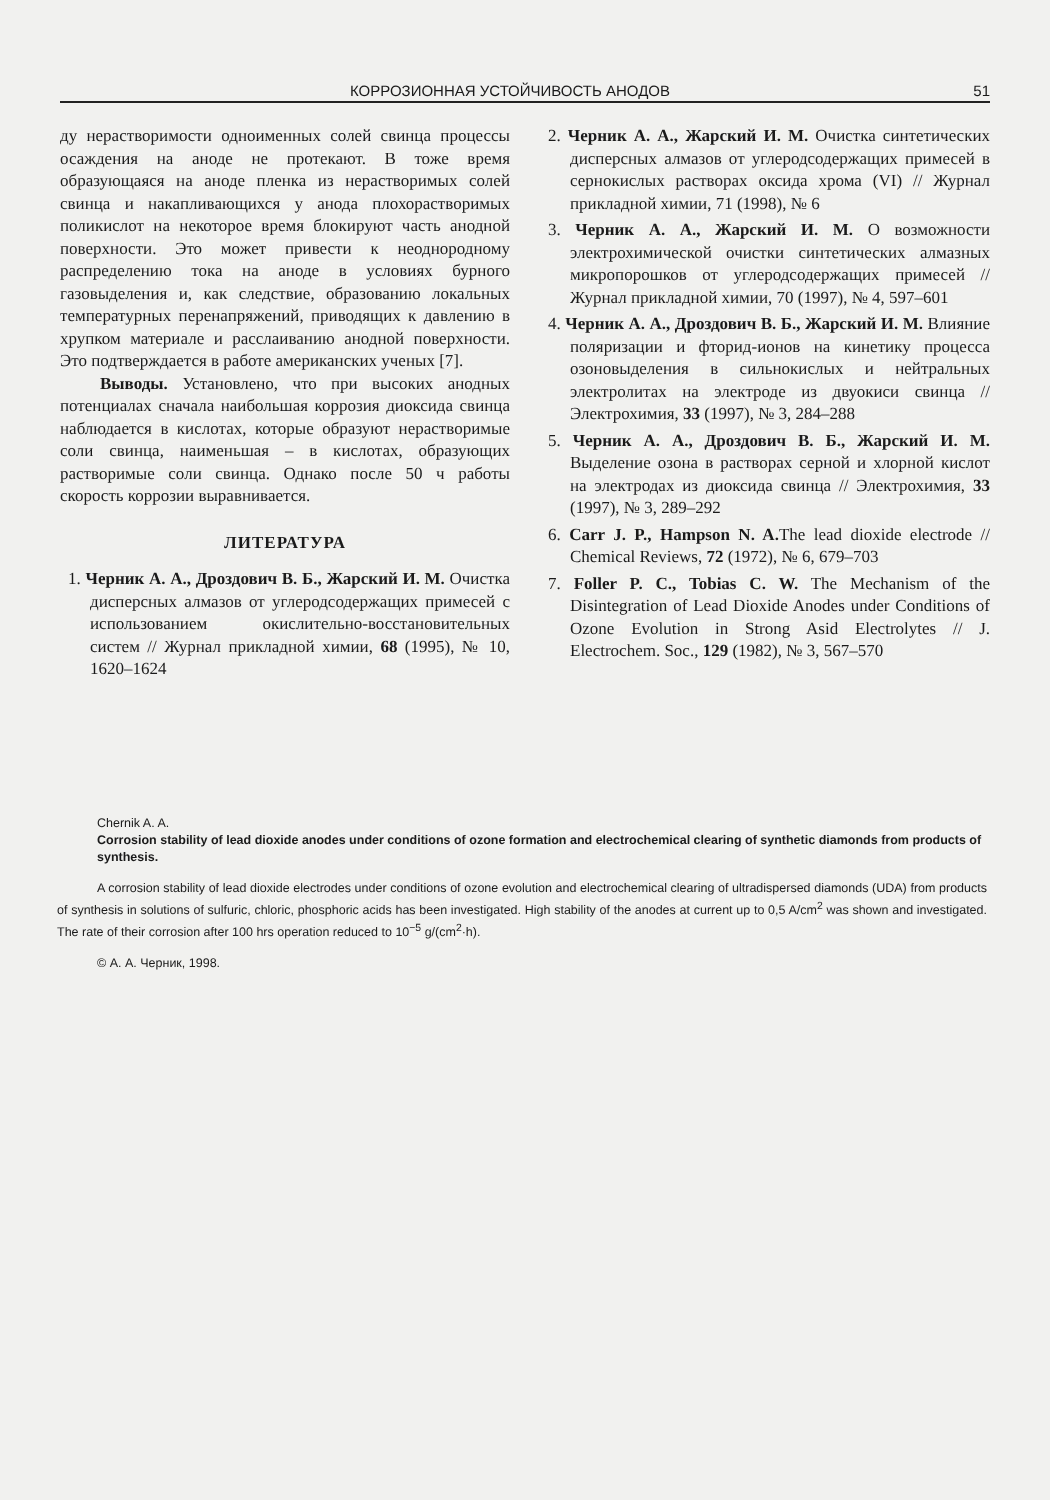КОРРОЗИОННАЯ УСТОЙЧИВОСТЬ АНОДОВ 51
ду нерастворимости одноименных солей свинца процессы осаждения на аноде не протекают. В тоже время образующаяся на аноде пленка из нерастворимых солей свинца и накапливающихся у анода плохорастворимых поликислот на некоторое время блокируют часть анодной поверхности. Это может привести к неоднородному распределению тока на аноде в условиях бурного газовыделения и, как следствие, образованию локальных температурных перенапряжений, приводящих к давлению в хрупком материале и расслаиванию анодной поверхности. Это подтверждается в работе американских ученых [7].
Выводы. Установлено, что при высоких анодных потенциалах сначала наибольшая коррозия диоксида свинца наблюдается в кислотах, которые образуют нерастворимые соли свинца, наименьшая – в кислотах, образующих растворимые соли свинца. Однако после 50 ч работы скорость коррозии выравнивается.
ЛИТЕРАТУРА
1. Черник А. А., Дроздович В. Б., Жарский И. М. Очистка дисперсных алмазов от углеродсодержащих примесей с использованием окислительно-восстановительных систем // Журнал прикладной химии, 68 (1995), № 10, 1620–1624
2. Черник А. А., Жарский И. М. Очистка синтетических дисперсных алмазов от углеродсодержащих примесей в сернокислых растворах оксида хрома (VI) // Журнал прикладной химии, 71 (1998), № 6
3. Черник А. А., Жарский И. М. О возможности электрохимической очистки синтетических алмазных микропорошков от углеродсодержащих примесей // Журнал прикладной химии, 70 (1997), № 4, 597–601
4. Черник А. А., Дроздович В. Б., Жарский И. М. Влияние поляризации и фторид-ионов на кинетику процесса озоновыделения в сильнокислых и нейтральных электролитах на электроде из двуокиси свинца // Электрохимия, 33 (1997), № 3, 284–288
5. Черник А. А., Дроздович В. Б., Жарский И. М. Выделение озона в растворах серной и хлорной кислот на электродах из диоксида свинца // Электрохимия, 33 (1997), № 3, 289–292
6. Carr J. P., Hampson N. A. The lead dioxide electrode // Chemical Reviews, 72 (1972), № 6, 679–703
7. Foller P. C., Tobias C. W. The Mechanism of the Disintegration of Lead Dioxide Anodes under Conditions of Ozone Evolution in Strong Asid Electrolytes // J. Electrochem. Soc., 129 (1982), № 3, 567–570
Chernik A. A.
Corrosion stability of lead dioxide anodes under conditions of ozone formation and electrochemical clearing of synthetic diamonds from products of synthesis.
A corrosion stability of lead dioxide electrodes under conditions of ozone evolution and electrochemical clearing of ultradispersed diamonds (UDA) from products of synthesis in solutions of sulfuric, chloric, phosphoric acids has been investigated. High stability of the anodes at current up to 0,5 A/cm<sup>2</sup> was shown and investigated. The rate of their corrosion after 100 hrs operation reduced to 10<sup>−5</sup> g/(cm<sup>2</sup>·h).
© А. А. Черник, 1998.